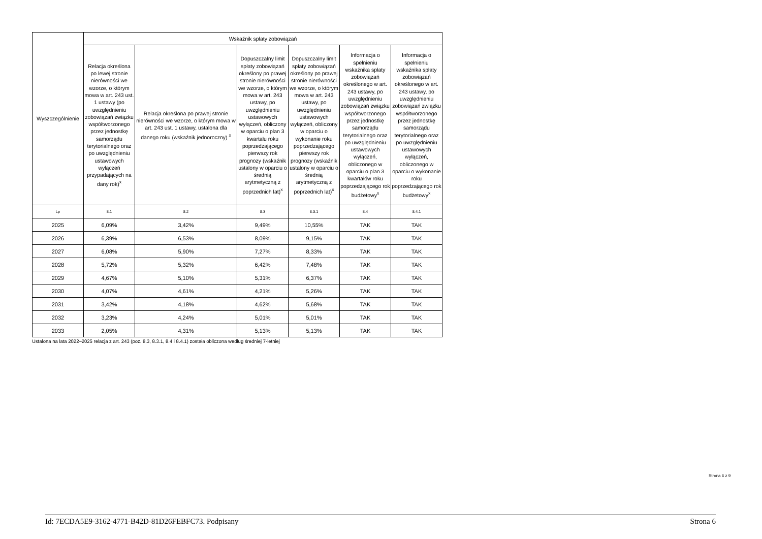| Wyszczególnienie | Wskaźnik spłaty zobowiązań | | | | | |
| --- | --- | --- | --- | --- | --- | --- |
| | Relacja określona po lewej stronie nierówności we wzorze, o którym mowa w art. 243 ust. 1 ustawy (po uwzględnieniu zobowiązań związku współtworzonego przez jednostkę samorządu terytorialnego oraz po uwzględnieniu ustawowych wyłączeń przypadających na dany rok)<sup>x</sup> | Relacja określona po prawej stronie nierówności we wzorze, o którym mowa w art. 243 ust. 1 ustawy, ustalona dla danego roku (wskaźnik jednoroczny) <sup>x</sup> | Dopuszczalny limit spłaty zobowiązań określony po prawej stronie nierówności we wzorze, o którym mowa w art. 243 ustawy, po uwzględnieniu ustawowych wyłączeń, obliczony w oparciu o plan 3 kwartału roku poprzedzającego pierwszy rok prognozy (wskaźnik ustalony w oparciu o średnią arytmetyczną z poprzednich lat)<sup>x</sup> | Dopuszczalny limit spłaty zobowiązań określony po prawej stronie nierówności we wzorze, o którym mowa w art. 243 ustawy, po uwzględnieniu ustawowych wyłączeń, obliczony w oparciu o wykonanie roku poprzedzającego pierwszy rok prognozy (wskaźnik ustalony w oparciu o średnią arytmetyczną z poprzednich lat)<sup>x</sup> | Informacja o spełnieniu wskaźnika spłaty zobowiązań określonego w art. 243 ustawy, po uwzględnieniu zobowiązań związku współtworzonego przez jednostkę samorządu terytorialnego oraz po uwzględnieniu ustawowych wyłączeń, obliczonego w oparciu o plan 3 kwartałów roku poprzedzającego rok budżetowy<sup>x</sup> | Informacja o spełnieniu wskaźnika spłaty zobowiązań określonego w art. 243 ustawy, po uwzględnieniu zobowiązań związku współtworzonego przez jednostkę samorządu terytorialnego oraz po uwzględnieniu ustawowych wyłączeń, obliczonego w oparciu o wykonanie roku poprzedzającego rok budżetowy<sup>x</sup> |
| Lp | 8.1 | 8.2 | 8.3 | 8.3.1 | 8.4 | 8.4.1 |
| 2025 | 6,09% | 3,42% | 9,49% | 10,55% | TAK | TAK |
| 2026 | 6,39% | 6,53% | 8,09% | 9,15% | TAK | TAK |
| 2027 | 6,08% | 5,90% | 7,27% | 8,33% | TAK | TAK |
| 2028 | 5,72% | 5,32% | 6,42% | 7,48% | TAK | TAK |
| 2029 | 4,67% | 5,10% | 5,31% | 6,37% | TAK | TAK |
| 2030 | 4,07% | 4,61% | 4,21% | 5,26% | TAK | TAK |
| 2031 | 3,42% | 4,18% | 4,62% | 5,68% | TAK | TAK |
| 2032 | 3,23% | 4,24% | 5,01% | 5,01% | TAK | TAK |
| 2033 | 2,05% | 4,31% | 5,13% | 5,13% | TAK | TAK |
Ustalona na lata 2022–2025 relacja z art. 243 (poz. 8.3, 8.3.1, 8.4 i 8.4.1) została obliczona według średniej 7-letniej
Strona 6 z 9
Id: 7ECDA5E9-3162-4771-B42D-81D26FEBFC73. Podpisany Strona 6